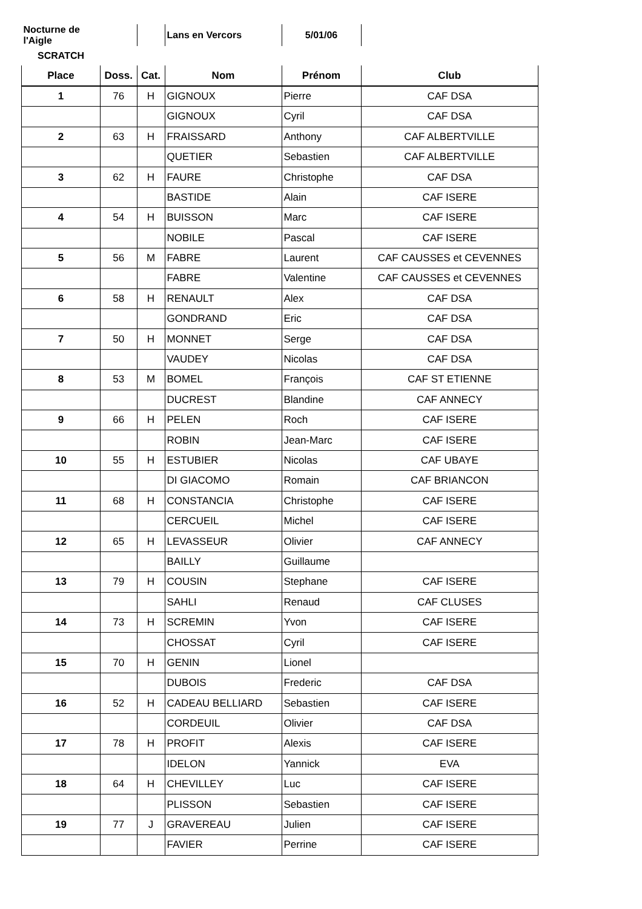| Nocturne de l'Aigle | | | Lans en Vercors | 5/01/06 | |
| SCRATCH | | | | | |
| Place | Doss. | Cat. | Nom | Prénom | Club |
| 1 | 76 | H | GIGNOUX | Pierre | CAF DSA |
| | | | GIGNOUX | Cyril | CAF DSA |
| 2 | 63 | H | FRAISSARD | Anthony | CAF ALBERTVILLE |
| | | | QUETIER | Sebastien | CAF ALBERTVILLE |
| 3 | 62 | H | FAURE | Christophe | CAF DSA |
| | | | BASTIDE | Alain | CAF ISERE |
| 4 | 54 | H | BUISSON | Marc | CAF ISERE |
| | | | NOBILE | Pascal | CAF ISERE |
| 5 | 56 | M | FABRE | Laurent | CAF CAUSSES et CEVENNES |
| | | | FABRE | Valentine | CAF CAUSSES et CEVENNES |
| 6 | 58 | H | RENAULT | Alex | CAF DSA |
| | | | GONDRAND | Eric | CAF DSA |
| 7 | 50 | H | MONNET | Serge | CAF DSA |
| | | | VAUDEY | Nicolas | CAF DSA |
| 8 | 53 | M | BOMEL | François | CAF ST ETIENNE |
| | | | DUCREST | Blandine | CAF ANNECY |
| 9 | 66 | H | PELEN | Roch | CAF ISERE |
| | | | ROBIN | Jean-Marc | CAF ISERE |
| 10 | 55 | H | ESTUBIER | Nicolas | CAF UBAYE |
| | | | DI GIACOMO | Romain | CAF BRIANCON |
| 11 | 68 | H | CONSTANCIA | Christophe | CAF ISERE |
| | | | CERCUEIL | Michel | CAF ISERE |
| 12 | 65 | H | LEVASSEUR | Olivier | CAF ANNECY |
| | | | BAILLY | Guillaume | |
| 13 | 79 | H | COUSIN | Stephane | CAF ISERE |
| | | | SAHLI | Renaud | CAF CLUSES |
| 14 | 73 | H | SCREMIN | Yvon | CAF ISERE |
| | | | CHOSSAT | Cyril | CAF ISERE |
| 15 | 70 | H | GENIN | Lionel | |
| | | | DUBOIS | Frederic | CAF DSA |
| 16 | 52 | H | CADEAU BELLIARD | Sebastien | CAF ISERE |
| | | | CORDEUIL | Olivier | CAF DSA |
| 17 | 78 | H | PROFIT | Alexis | CAF ISERE |
| | | | IDELON | Yannick | EVA |
| 18 | 64 | H | CHEVILLEY | Luc | CAF ISERE |
| | | | PLISSON | Sebastien | CAF ISERE |
| 19 | 77 | J | GRAVEREAU | Julien | CAF ISERE |
| | | | FAVIER | Perrine | CAF ISERE |